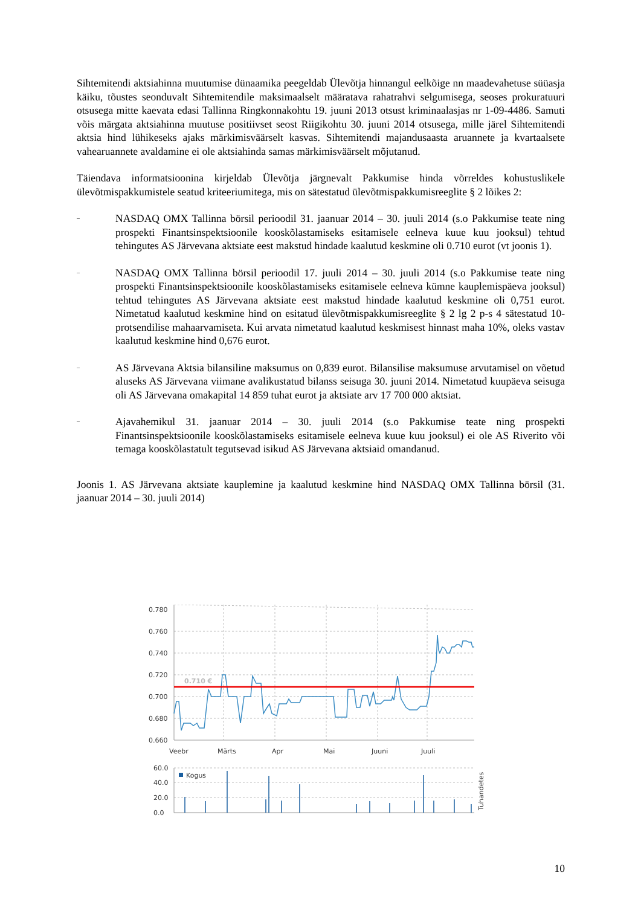Sihtemitendi aktsiahinna muutumise dünaamika peegeldab Ülevõtja hinnangul eelkõige nn maadevahetuse süüasja käiku, tõustes seonduvalt Sihtemitendile maksimaalselt määratava rahatrahvi selgumisega, seoses prokuratuuri otsusega mitte kaevata edasi Tallinna Ringkonnakohtu 19. juuni 2013 otsust kriminaalasjas nr 1-09-4486. Samuti võis märgata aktsiahinna muutuse positiivset seost Riigikohtu 30. juuni 2014 otsusega, mille järel Sihtemitendi aktsia hind lühikeseks ajaks märkimisväärselt kasvas. Sihtemitendi majandusaasta aruannete ja kvartaalsete vahearuannete avaldamine ei ole aktsiahinda samas märkimisväärselt mõjutanud.
Täiendava informatsioonina kirjeldab Ülevõtja järgnevalt Pakkumise hinda võrreldes kohustuslikele ülevõtmispakkumistele seatud kriteeriumitega, mis on sätestatud ülevõtmispakkumisreeglite § 2 lõikes 2:
– NASDAQ OMX Tallinna börsil perioodil 31. jaanuar 2014 – 30. juuli 2014 (s.o Pakkumise teate ning prospekti Finantsinspektsioonile kooskõlastamiseks esitamisele eelneva kuue kuu jooksul) tehtud tehingutes AS Järvevana aktsiate eest makstud hindade kaalutud keskmine oli 0.710 eurot (vt joonis 1).
– NASDAQ OMX Tallinna börsil perioodil 17. juuli 2014 – 30. juuli 2014 (s.o Pakkumise teate ning prospekti Finantsinspektsioonile kooskõlastamiseks esitamisele eelneva kümne kauplemispäeva jooksul) tehtud tehingutes AS Järvevana aktsiate eest makstud hindade kaalutud keskmine oli 0,751 eurot. Nimetatud kaalutud keskmine hind on esitatud ülevõtmispakkumisreeglite § 2 lg 2 p-s 4 sätestatud 10-protsendilise mahaarvamiseta. Kui arvata nimetatud kaalutud keskmisest hinnast maha 10%, oleks vastav kaalutud keskmine hind 0,676 eurot.
– AS Järvevana Aktsia bilansiline maksumus on 0,839 eurot. Bilansilise maksumuse arvutamisel on võetud aluseks AS Järvevana viimane avalikustatud bilanss seisuga 30. juuni 2014. Nimetatud kuupäeva seisuga oli AS Järvevana omakapital 14 859 tuhat eurot ja aktsiate arv 17 700 000 aktsiat.
– Ajavahemikul 31. jaanuar 2014 – 30. juuli 2014 (s.o Pakkumise teate ning prospekti Finantsinspektsioonile kooskõlastamiseks esitamisele eelneva kuue kuu jooksul) ei ole AS Riverito või temaga kooskõlastatult tegutsevad isikud AS Järvevana aktsiaid omandanud.
Joonis 1. AS Järvevana aktsiate kauplemine ja kaalutud keskmine hind NASDAQ OMX Tallinna börsil (31. jaanuar 2014 – 30. juuli 2014)
0.780
0.760
0.740
0.720
0.700
0.680
0.660
Veebr
Märts
Apr
Mai
Juuni
Juuli
60.0
40.0
20.0
0.0
Kogus
Tuhandetes
0.710 €
10